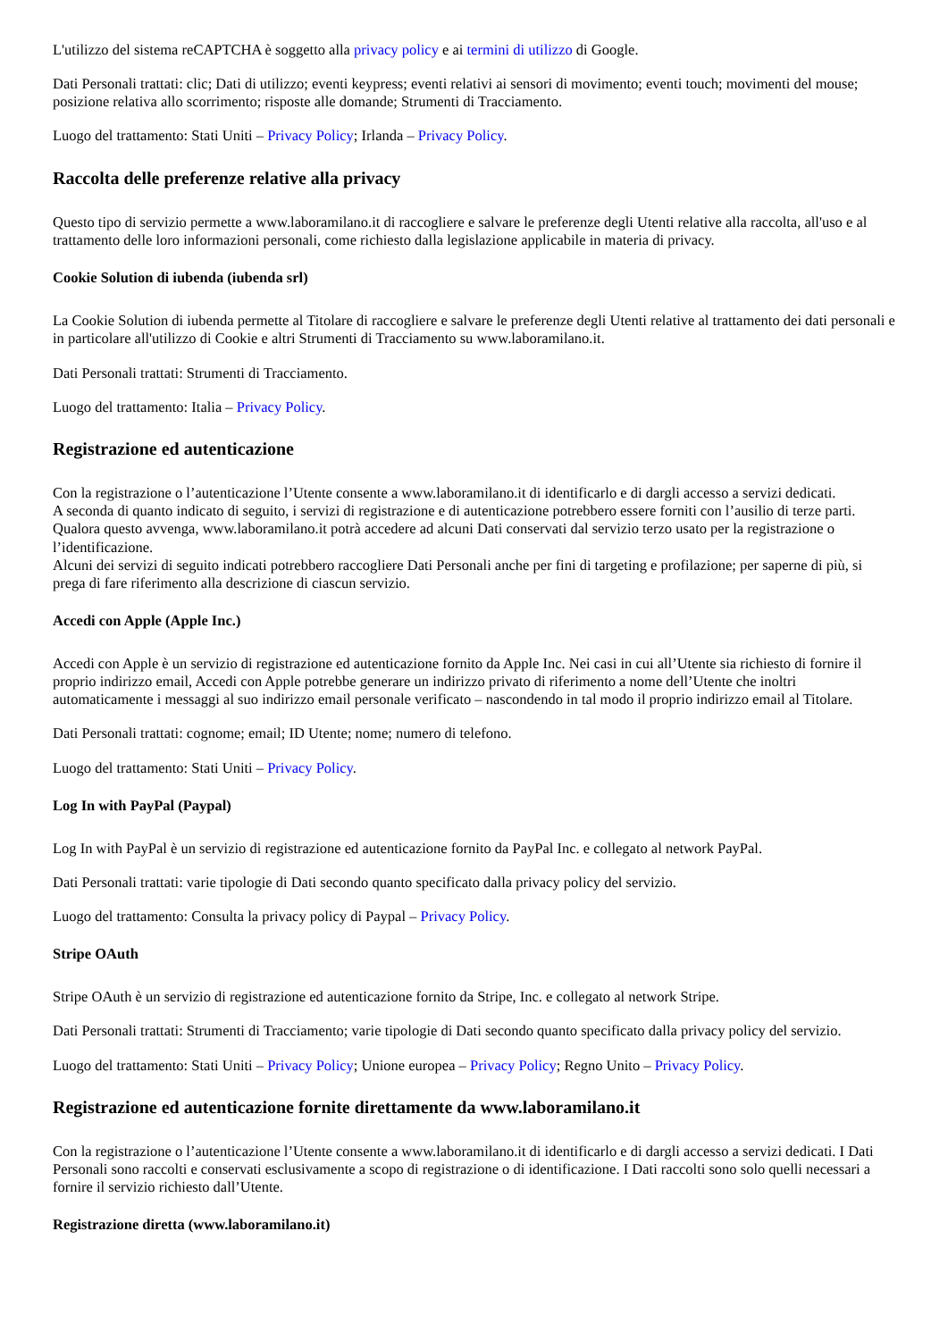L'utilizzo del sistema reCAPTCHA è soggetto alla privacy policy e ai termini di utilizzo di Google.
Dati Personali trattati: clic; Dati di utilizzo; eventi keypress; eventi relativi ai sensori di movimento; eventi touch; movimenti del mouse; posizione relativa allo scorrimento; risposte alle domande; Strumenti di Tracciamento.
Luogo del trattamento: Stati Uniti – Privacy Policy; Irlanda – Privacy Policy.
Raccolta delle preferenze relative alla privacy
Questo tipo di servizio permette a www.laboramilano.it di raccogliere e salvare le preferenze degli Utenti relative alla raccolta, all'uso e al trattamento delle loro informazioni personali, come richiesto dalla legislazione applicabile in materia di privacy.
Cookie Solution di iubenda (iubenda srl)
La Cookie Solution di iubenda permette al Titolare di raccogliere e salvare le preferenze degli Utenti relative al trattamento dei dati personali e in particolare all'utilizzo di Cookie e altri Strumenti di Tracciamento su www.laboramilano.it.
Dati Personali trattati: Strumenti di Tracciamento.
Luogo del trattamento: Italia – Privacy Policy.
Registrazione ed autenticazione
Con la registrazione o l’autenticazione l’Utente consente a www.laboramilano.it di identificarlo e di dargli accesso a servizi dedicati.
A seconda di quanto indicato di seguito, i servizi di registrazione e di autenticazione potrebbero essere forniti con l’ausilio di terze parti. Qualora questo avvenga, www.laboramilano.it potrà accedere ad alcuni Dati conservati dal servizio terzo usato per la registrazione o l’identificazione.
Alcuni dei servizi di seguito indicati potrebbero raccogliere Dati Personali anche per fini di targeting e profilazione; per saperne di più, si prega di fare riferimento alla descrizione di ciascun servizio.
Accedi con Apple (Apple Inc.)
Accedi con Apple è un servizio di registrazione ed autenticazione fornito da Apple Inc. Nei casi in cui all’Utente sia richiesto di fornire il proprio indirizzo email, Accedi con Apple potrebbe generare un indirizzo privato di riferimento a nome dell’Utente che inoltri automaticamente i messaggi al suo indirizzo email personale verificato – nascondendo in tal modo il proprio indirizzo email al Titolare.
Dati Personali trattati: cognome; email; ID Utente; nome; numero di telefono.
Luogo del trattamento: Stati Uniti – Privacy Policy.
Log In with PayPal (Paypal)
Log In with PayPal è un servizio di registrazione ed autenticazione fornito da PayPal Inc. e collegato al network PayPal.
Dati Personali trattati: varie tipologie di Dati secondo quanto specificato dalla privacy policy del servizio.
Luogo del trattamento: Consulta la privacy policy di Paypal – Privacy Policy.
Stripe OAuth
Stripe OAuth è un servizio di registrazione ed autenticazione fornito da Stripe, Inc. e collegato al network Stripe.
Dati Personali trattati: Strumenti di Tracciamento; varie tipologie di Dati secondo quanto specificato dalla privacy policy del servizio.
Luogo del trattamento: Stati Uniti – Privacy Policy; Unione europea – Privacy Policy; Regno Unito – Privacy Policy.
Registrazione ed autenticazione fornite direttamente da www.laboramilano.it
Con la registrazione o l’autenticazione l’Utente consente a www.laboramilano.it di identificarlo e di dargli accesso a servizi dedicati. I Dati Personali sono raccolti e conservati esclusivamente a scopo di registrazione o di identificazione. I Dati raccolti sono solo quelli necessari a fornire il servizio richiesto dall’Utente.
Registrazione diretta (www.laboramilano.it)